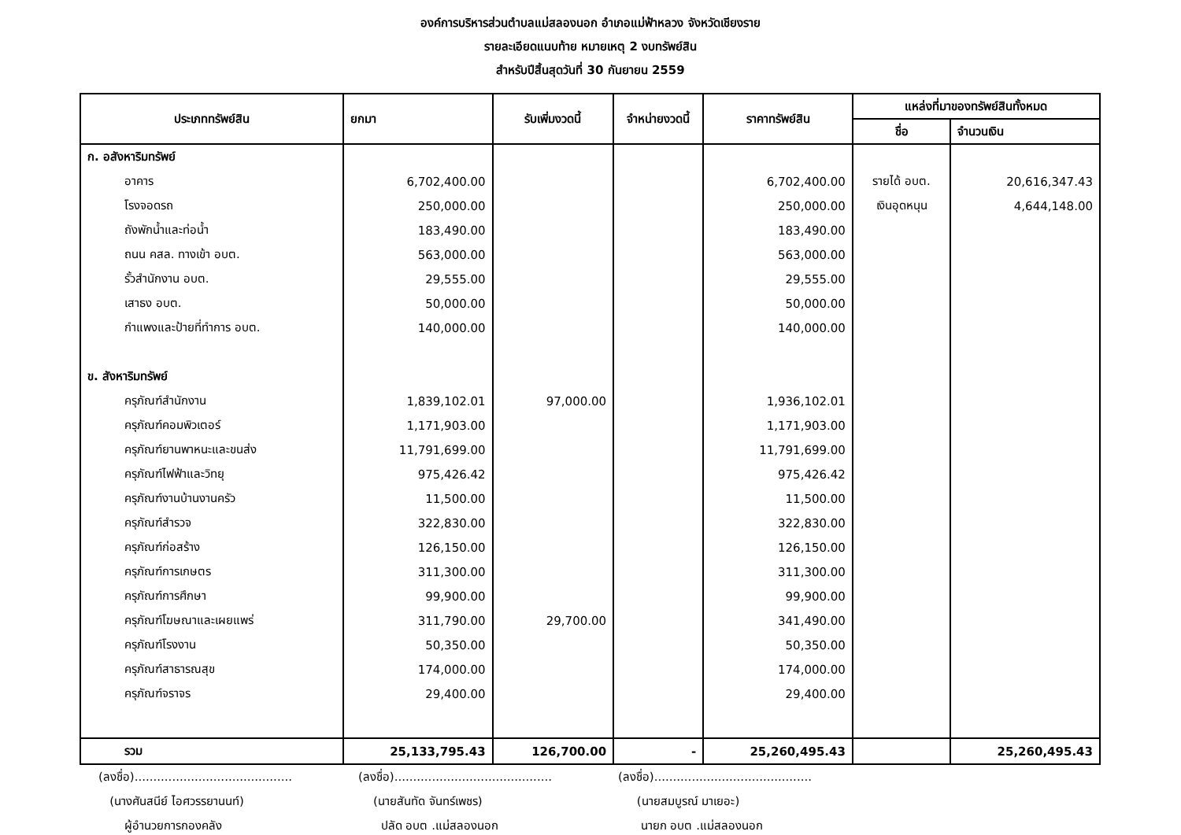องค์การบริหารส่วนตำบลแม่สลองนอก อำเภอแม่ฟ้าหลวง จังหวัดเชียงราย
รายละเอียดแนบท้าย หมายเหตุ 2 งบทรัพย์สิน
สำหรับปีสิ้นสุดวันที่ 30 กันยายน 2559
| ประเภททรัพย์สิน | ยกมา | รับเพิ่มงวดนี้ | จำหน่ายงวดนี้ | ราคาทรัพย์สิน | แหล่งที่มาของทรัพย์สินทั้งหมด | |
| --- | --- | --- | --- | --- | --- | --- |
| | | | | | ชื่อ | จำนวนเงิน |
| ก. อสังหาริมทรัพย์ | | | | | | |
| อาคาร | 6,702,400.00 | | | 6,702,400.00 | รายได้ อบต. | 20,616,347.43 |
| โรงจอดรถ | 250,000.00 | | | 250,000.00 | เงินอุดหนุน | 4,644,148.00 |
| ถังพักน้ำและท่อน้ำ | 183,490.00 | | | 183,490.00 | | |
| ถนน คสล. ทางเข้า อบต. | 563,000.00 | | | 563,000.00 | | |
| รั้วสำนักงาน อบต. | 29,555.00 | | | 29,555.00 | | |
| เสาธง อบต. | 50,000.00 | | | 50,000.00 | | |
| กำแพงและป้ายที่ทำการ อบต. | 140,000.00 | | | 140,000.00 | | |
| ข. สังหาริมทรัพย์ | | | | | | |
| ครุภัณฑ์สำนักงาน | 1,839,102.01 | 97,000.00 | | 1,936,102.01 | | |
| ครุภัณฑ์คอมพิวเตอร์ | 1,171,903.00 | | | 1,171,903.00 | | |
| ครุภัณฑ์ยานพาหนะและขนส่ง | 11,791,699.00 | | | 11,791,699.00 | | |
| ครุภัณฑ์ไฟฟ้าและวิทยุ | 975,426.42 | | | 975,426.42 | | |
| ครุภัณฑ์งานบ้านงานครัว | 11,500.00 | | | 11,500.00 | | |
| ครุภัณฑ์สำรวจ | 322,830.00 | | | 322,830.00 | | |
| ครุภัณฑ์ก่อสร้าง | 126,150.00 | | | 126,150.00 | | |
| ครุภัณฑ์การเกษตร | 311,300.00 | | | 311,300.00 | | |
| ครุภัณฑ์การศึกษา | 99,900.00 | | | 99,900.00 | | |
| ครุภัณฑ์โฆษณาและเผยแพร่ | 311,790.00 | 29,700.00 | | 341,490.00 | | |
| ครุภัณฑ์โรงงาน | 50,350.00 | | | 50,350.00 | | |
| ครุภัณฑ์สาธารณสุข | 174,000.00 | | | 174,000.00 | | |
| ครุภัณฑ์จราจร | 29,400.00 | | | 29,400.00 | | |
| รวม | 25,133,795.43 | 126,700.00 | - | 25,260,495.43 | | 25,260,495.43 |
(ลงชื่อ)..........................................
(นางศันสนีย์ ไอศวรรยานนท์)
ผู้อำนวยการกองคลัง
(ลงชื่อ)..........................................
(นายสันทัด จันทร์เพชร)
ปลัด อบต .แม่สลองนอก
(ลงชื่อ)..........................................
(นายสมบูรณ์ มาเยอะ)
นายก อบต .แม่สลองนอก